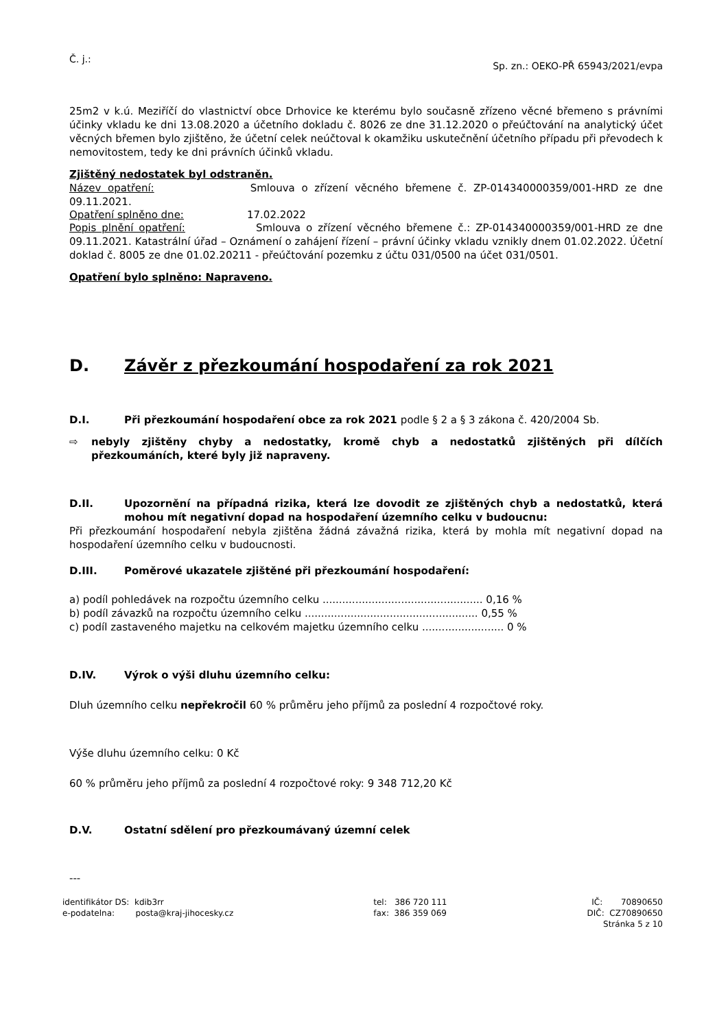Č. j.: Sp. zn.: OEKO-PŘ 65943/2021/evpa
25m2 v k.ú. Meziříčí do vlastnictví obce Drhovice ke kterému bylo současně zřízeno věcné břemeno s právními účinky vkladu ke dni 13.08.2020 a účetního dokladu č. 8026 ze dne 31.12.2020 o přeúčtování na analytický účet věcných břemen bylo zjištěno, že účetní celek neúčtoval k okamžiku uskutečnění účetního případu při převodech k nemovitostem, tedy ke dni právních účinků vkladu.
Zjištěný nedostatek byl odstraněn.
Název opatření: Smlouva o zřízení věcného břemene č. ZP-014340000359/001-HRD ze dne 09.11.2021.
Opatření splněno dne: 17.02.2022
Popis plnění opatření: Smlouva o zřízení věcného břemene č.: ZP-014340000359/001-HRD ze dne 09.11.2021. Katastrální úřad – Oznámení o zahájení řízení – právní účinky vkladu vznikly dnem 01.02.2022. Účetní doklad č. 8005 ze dne 01.02.20211 - přeúčtování pozemku z účtu 031/0500 na účet 031/0501.
Opatření bylo splněno: Napraveno.
D. Závěr z přezkoumání hospodaření za rok 2021
D.I. Při přezkoumání hospodaření obce za rok 2021 podle § 2 a § 3 zákona č. 420/2004 Sb.
⇨
nebyly zjištěny chyby a nedostatky, kromě chyb a nedostatků zjištěných při dílčích přezkoumáních, které byly již napraveny.
D.II.
Upozornění na případná rizika, která lze dovodit ze zjištěných chyb a nedostatků, která mohou mít negativní dopad na hospodaření územního celku v budoucnu:
Při přezkoumání hospodaření nebyla zjištěna žádná závažná rizika, která by mohla mít negativní dopad na hospodaření územního celku v budoucnosti.
D.III. Poměrové ukazatele zjištěné při přezkoumání hospodaření:
a) podíl pohledávek na rozpočtu územního celku ................................................. 0,16 %
b) podíl závazků na rozpočtu územního celku ..................................................... 0,55 %
c) podíl zastaveného majetku na celkovém majetku územního celku ......................... 0 %
D.IV. Výrok o výši dluhu územního celku:
Dluh územního celku nepřekročil 60 % průměru jeho příjmů za poslední 4 rozpočtové roky.
Výše dluhu územního celku: 0 Kč
60 % průměru jeho příjmů za poslední 4 rozpočtové roky: 9 348 712,20 Kč
D.V. Ostatní sdělení pro přezkoumávaný územní celek
---
identifikátor DS: kdib3rr
e-podatelna: posta@kraj-jihocesky.cz
tel: 386 720 111
fax: 386 359 069
IČ: 70890650
DIČ: CZ70890650
Stránka 5 z 10